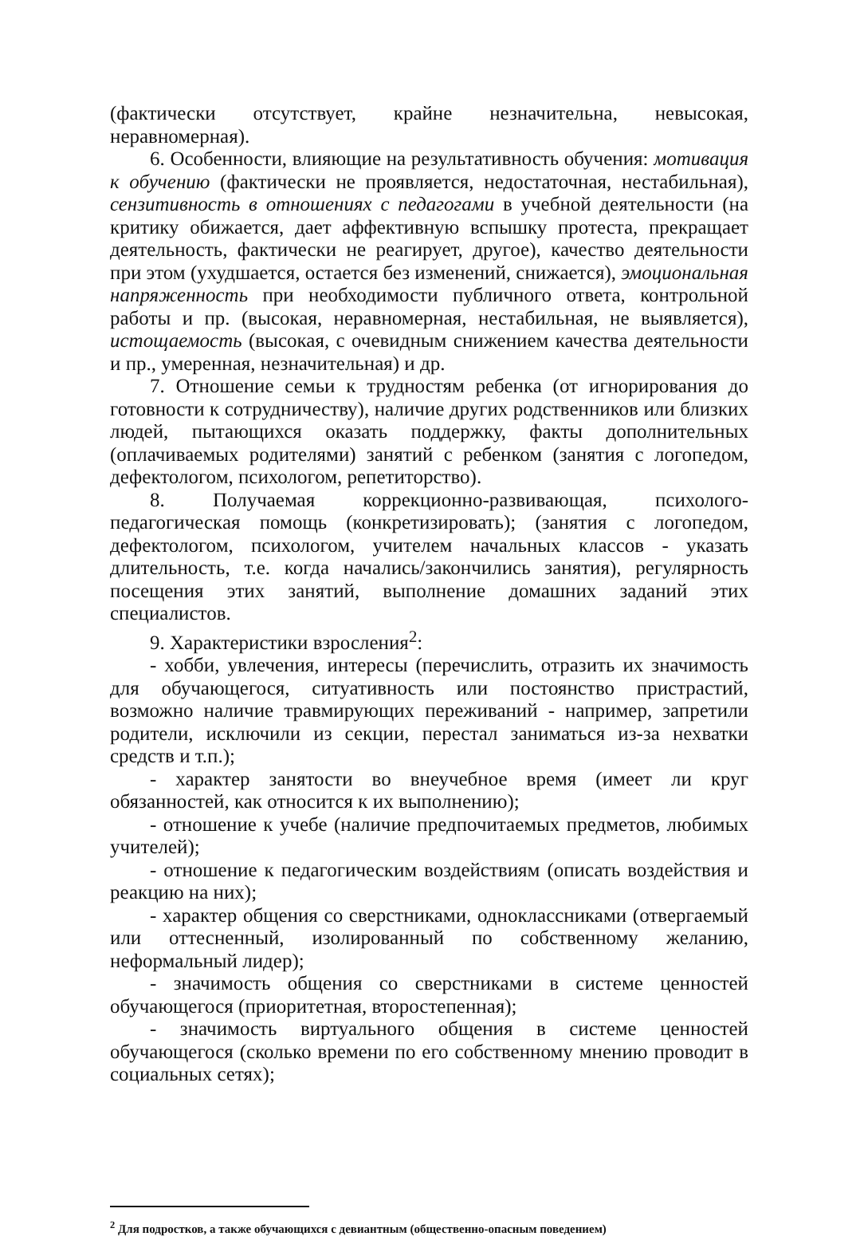(фактически отсутствует, крайне незначительна, невысокая, неравномерная).
6. Особенности, влияющие на результативность обучения: мотивация к обучению (фактически не проявляется, недостаточная, нестабильная), сензитивность в отношениях с педагогами в учебной деятельности (на критику обижается, дает аффективную вспышку протеста, прекращает деятельность, фактически не реагирует, другое), качество деятельности при этом (ухудшается, остается без изменений, снижается), эмоциональная напряженность при необходимости публичного ответа, контрольной работы и пр. (высокая, неравномерная, нестабильная, не выявляется), истощаемость (высокая, с очевидным снижением качества деятельности и пр., умеренная, незначительная) и др.
7. Отношение семьи к трудностям ребенка (от игнорирования до готовности к сотрудничеству), наличие других родственников или близких людей, пытающихся оказать поддержку, факты дополнительных (оплачиваемых родителями) занятий с ребенком (занятия с логопедом, дефектологом, психологом, репетиторство).
8. Получаемая коррекционно-развивающая, психолого-педагогическая помощь (конкретизировать); (занятия с логопедом, дефектологом, психологом, учителем начальных классов - указать длительность, т.е. когда начались/закончились занятия), регулярность посещения этих занятий, выполнение домашних заданий этих специалистов.
9. Характеристики взросления<sup>2</sup>:
- хобби, увлечения, интересы (перечислить, отразить их значимость для обучающегося, ситуативность или постоянство пристрастий, возможно наличие травмирующих переживаний - например, запретили родители, исключили из секции, перестал заниматься из-за нехватки средств и т.п.);
- характер занятости во внеучебное время (имеет ли круг обязанностей, как относится к их выполнению);
- отношение к учебе (наличие предпочитаемых предметов, любимых учителей);
- отношение к педагогическим воздействиям (описать воздействия и реакцию на них);
- характер общения со сверстниками, одноклассниками (отвергаемый или оттесненный, изолированный по собственному желанию, неформальный лидер);
- значимость общения со сверстниками в системе ценностей обучающегося (приоритетная, второстепенная);
- значимость виртуального общения в системе ценностей обучающегося (сколько времени по его собственному мнению проводит в социальных сетях);
<sup>2</sup> Для подростков, а также обучающихся с девиантным (общественно-опасным поведением)